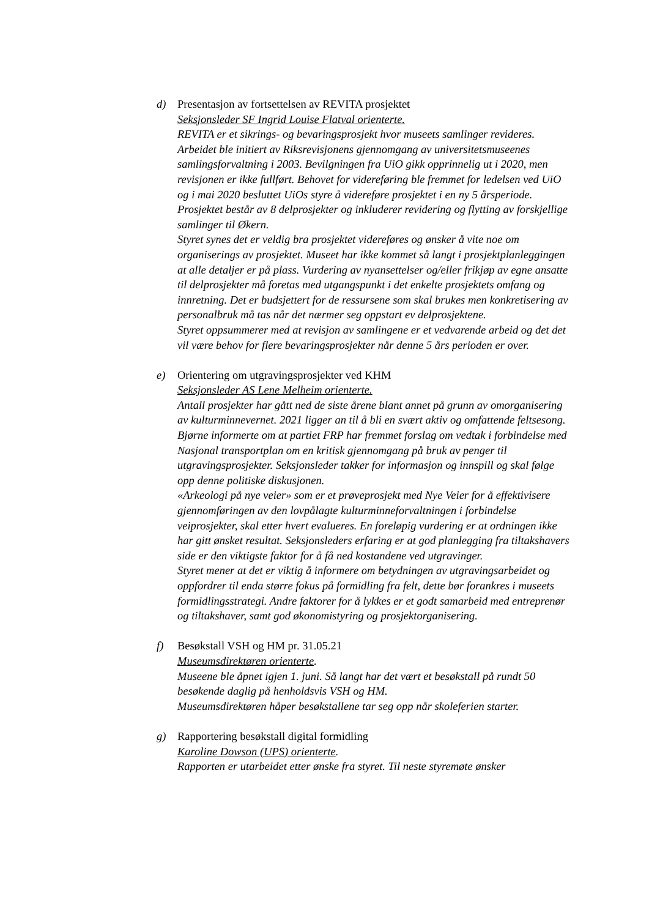d) Presentasjon av fortsettelsen av REVITA prosjektet
Seksjonsleder SF Ingrid Louise Flatval orienterte.
REVITA er et sikrings- og bevaringsprosjekt hvor museets samlinger revideres. Arbeidet ble initiert av Riksrevisjonens gjennomgang av universitetsmuseenes samlingsforvaltning i 2003. Bevilgningen fra UiO gikk opprinnelig ut i 2020, men revisjonen er ikke fullført. Behovet for videreføring ble fremmet for ledelsen ved UiO og i mai 2020 besluttet UiOs styre å videreføre prosjektet i en ny 5 årsperiode. Prosjektet består av 8 delprosjekter og inkluderer revidering og flytting av forskjellige samlinger til Økern.
Styret synes det er veldig bra prosjektet videreføres og ønsker å vite noe om organiserings av prosjektet. Museet har ikke kommet så langt i prosjektplanleggingen at alle detaljer er på plass. Vurdering av nyansettelser og/eller frikjøp av egne ansatte til delprosjekter må foretas med utgangspunkt i det enkelte prosjektets omfang og innretning. Det er budsjettert for de ressursene som skal brukes men konkretisering av personalbruk må tas når det nærmer seg oppstart ev delprosjektene.
Styret oppsummerer med at revisjon av samlingene er et vedvarende arbeid og det det vil være behov for flere bevaringsprosjekter når denne 5 års perioden er over.
e) Orientering om utgravingsprosjekter ved KHM
Seksjonsleder AS Lene Melheim orienterte.
Antall prosjekter har gått ned de siste årene blant annet på grunn av omorganisering av kulturminnevernet. 2021 ligger an til å bli en svært aktiv og omfattende feltsesong.
Bjørne informerte om at partiet FRP har fremmet forslag om vedtak i forbindelse med Nasjonal transportplan om en kritisk gjennomgang på bruk av penger til utgravingsprosjekter. Seksjonsleder takker for informasjon og innspill og skal følge opp denne politiske diskusjonen.
«Arkeologi på nye veier» som er et prøveprosjekt med Nye Veier for å effektivisere gjennomføringen av den lovpålagte kulturminneforvaltningen i forbindelse veiprosjekter, skal etter hvert evalueres. En foreløpig vurdering er at ordningen ikke har gitt ønsket resultat. Seksjonsleders erfaring er at god planlegging fra tiltakshavers side er den viktigste faktor for å få ned kostandene ved utgravinger.
Styret mener at det er viktig å informere om betydningen av utgravingsarbeidet og oppfordrer til enda større fokus på formidling fra felt, dette bør forankres i museets formidlingsstrategi. Andre faktorer for å lykkes er et godt samarbeid med entreprenør og tiltakshaver, samt god økonomistyring og prosjektorganisering.
f) Besøkstall VSH og HM pr. 31.05.21
Museumsdirektøren orienterte.
Museene ble åpnet igjen 1. juni. Så langt har det vært et besøkstall på rundt 50 besøkende daglig på henholdsvis VSH og HM.
Museumsdirektøren håper besøkstallene tar seg opp når skoleferien starter.
g) Rapportering besøkstall digital formidling
Karoline Dowson (UPS) orienterte.
Rapporten er utarbeidet etter ønske fra styret. Til neste styremøte ønsker